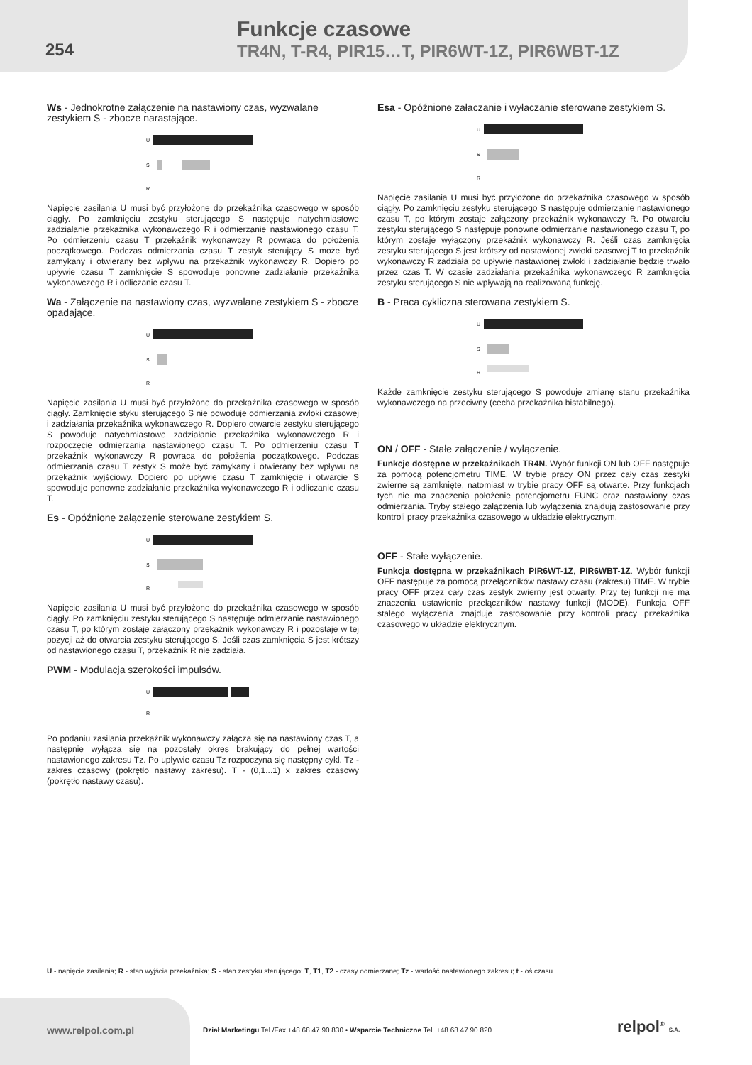254
Funkcje czasowe
TR4N, T-R4, PIR15…T, PIR6WT-1Z, PIR6WBT-1Z
Ws - Jednokrotne załączenie na nastawiony czas, wyzwalane zestykiem S - zbocze narastające.
U
S
R
Napięcie zasilania U musi być przyłożone do przekaźnika czasowego w sposób ciągły. Po zamknięciu zestyku sterującego S następuje natychmiastowe zadziałanie przekaźnika wykonawczego R i odmierzanie nastawionego czasu T. Po odmierzeniu czasu T przekaźnik wykonawczy R powraca do położenia początkowego. Podczas odmierzania czasu T zestyk sterujący S może być zamykany i otwierany bez wpływu na przekaźnik wykonawczy R. Dopiero po upływie czasu T zamknięcie S spowoduje ponowne zadziałanie przekaźnika wykonawczego R i odliczanie czasu T.
Wa - Załączenie na nastawiony czas, wyzwalane zestykiem S - zbocze opadające.
U
S
R
Napięcie zasilania U musi być przyłożone do przekaźnika czasowego w sposób ciągły. Zamknięcie styku sterującego S nie powoduje odmierzania zwłoki czasowej i zadziałania przekaźnika wykonawczego R. Dopiero otwarcie zestyku sterującego S powoduje natychmiastowe zadziałanie przekaźnika wykonawczego R i rozpoczęcie odmierzania nastawionego czasu T. Po odmierzeniu czasu T przekaźnik wykonawczy R powraca do położenia początkowego. Podczas odmierzania czasu T zestyk S może być zamykany i otwierany bez wpływu na przekaźnik wyjściowy. Dopiero po upływie czasu T zamknięcie i otwarcie S spowoduje ponowne zadziałanie przekaźnika wykonawczego R i odliczanie czasu T.
Es - Opóźnione załączenie sterowane zestykiem S.
U
S
R
Napięcie zasilania U musi być przyłożone do przekaźnika czasowego w sposób ciągły. Po zamknięciu zestyku sterującego S następuje odmierzanie nastawionego czasu T, po którym zostaje załączony przekaźnik wykonawczy R i pozostaje w tej pozycji aż do otwarcia zestyku sterującego S. Jeśli czas zamknięcia S jest krótszy od nastawionego czasu T, przekaźnik R nie zadziała.
PWM - Modulacja szerokości impulsów.
U
R
Po podaniu zasilania przekaźnik wykonawczy załącza się na nastawiony czas T, a następnie wyłącza się na pozostały okres brakujący do pełnej wartości nastawionego zakresu Tz. Po upływie czasu Tz rozpoczyna się następny cykl. Tz - zakres czasowy (pokrętło nastawy zakresu). T - (0,1...1) x zakres czasowy (pokrętło nastawy czasu).
Esa - Opóźnione załaczanie i wyłaczanie sterowane zestykiem S.
U
S
R
Napięcie zasilania U musi być przyłożone do przekaźnika czasowego w sposób ciągły. Po zamknięciu zestyku sterującego S następuje odmierzanie nastawionego czasu T, po którym zostaje załączony przekaźnik wykonawczy R. Po otwarciu zestyku sterującego S następuje ponowne odmierzanie nastawionego czasu T, po którym zostaje wyłączony przekaźnik wykonawczy R. Jeśli czas zamknięcia zestyku sterującego S jest krótszy od nastawionej zwłoki czasowej T to przekaźnik wykonawczy R zadziała po upływie nastawionej zwłoki i zadziałanie będzie trwało przez czas T. W czasie zadziałania przekaźnika wykonawczego R zamknięcia zestyku sterującego S nie wpływają na realizowaną funkcję.
B - Praca cykliczna sterowana zestykiem S.
U
S
R
Każde zamknięcie zestyku sterującego S powoduje zmianę stanu przekaźnika wykonawczego na przeciwny (cecha przekaźnika bistabilnego).
ON / OFF - Stałe załączenie / wyłączenie.
Funkcje dostępne w przekaźnikach TR4N. Wybór funkcji ON lub OFF następuje za pomocą potencjometru TIME. W trybie pracy ON przez cały czas zestyki zwierne są zamknięte, natomiast w trybie pracy OFF są otwarte. Przy funkcjach tych nie ma znaczenia położenie potencjometru FUNC oraz nastawiony czas odmierzania. Tryby stałego załączenia lub wyłączenia znajdują zastosowanie przy kontroli pracy przekaźnika czasowego w układzie elektrycznym.
OFF - Stałe wyłączenie.
Funkcja dostępna w przekaźnikach PIR6WT-1Z, PIR6WBT-1Z. Wybór funkcji OFF następuje za pomocą przełączników nastawy czasu (zakresu) TIME. W trybie pracy OFF przez cały czas zestyk zwierny jest otwarty. Przy tej funkcji nie ma znaczenia ustawienie przełączników nastawy funkcji (MODE). Funkcja OFF stałego wyłączenia znajduje zastosowanie przy kontroli pracy przekaźnika czasowego w układzie elektrycznym.
U - napięcie zasilania; R - stan wyjścia przekaźnika; S - stan zestyku sterującego; T, T1, T2 - czasy odmierzane; Tz - wartość nastawionego zakresu; t - oś czasu
www.relpol.com.pl Dział Marketingu Tel./Fax +48 68 47 90 830 • Wsparcie Techniczne Tel. +48 68 47 90 820 relpol<sup>®</sup> S.A.